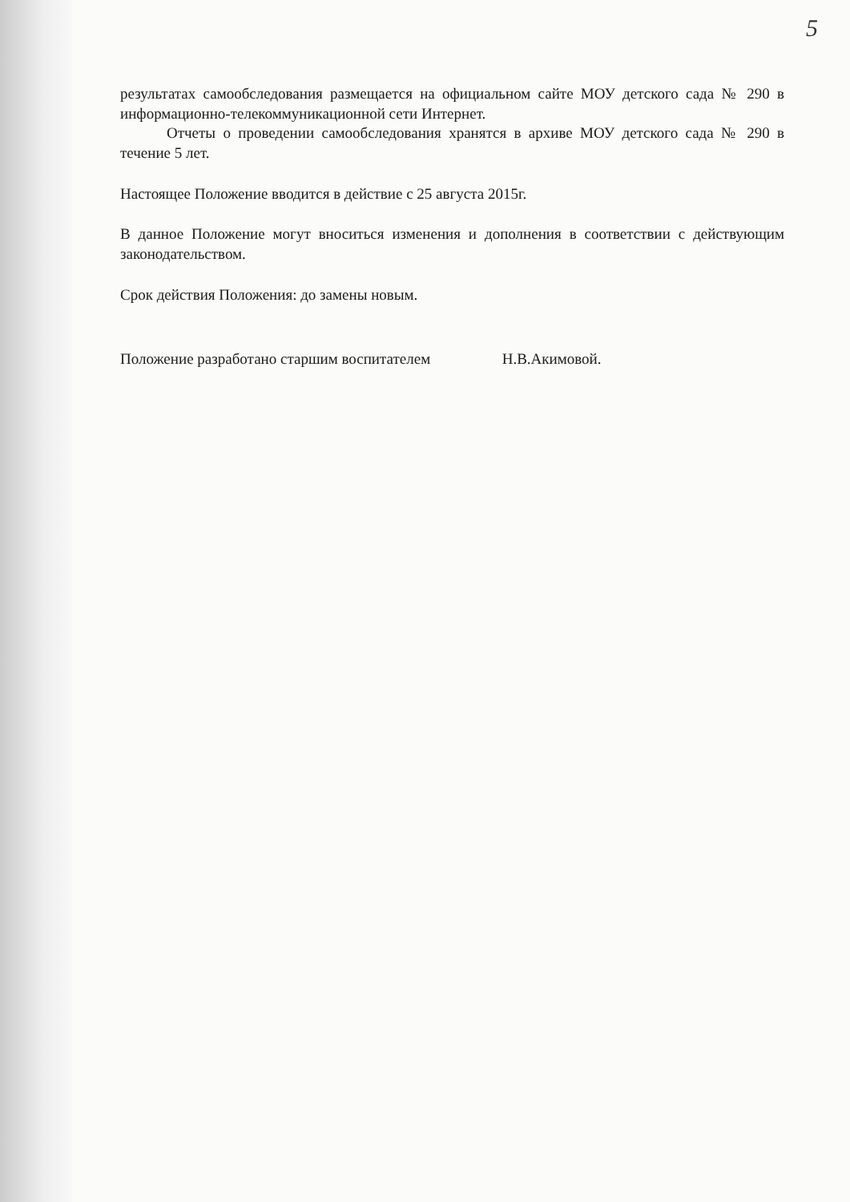5
результатах самообследования размещается на официальном сайте МОУ детского сада № 290 в информационно-телекоммуникационной сети Интернет.
Отчеты о проведении самообследования хранятся в архиве МОУ детского сада № 290 в течение 5 лет.
Настоящее Положение вводится в действие с 25 августа 2015г.
В данное Положение могут вноситься изменения и дополнения в соответствии с действующим законодательством.
Срок действия Положения: до замены новым.
Положение разработано старшим воспитателем Н.В.Акимовой.